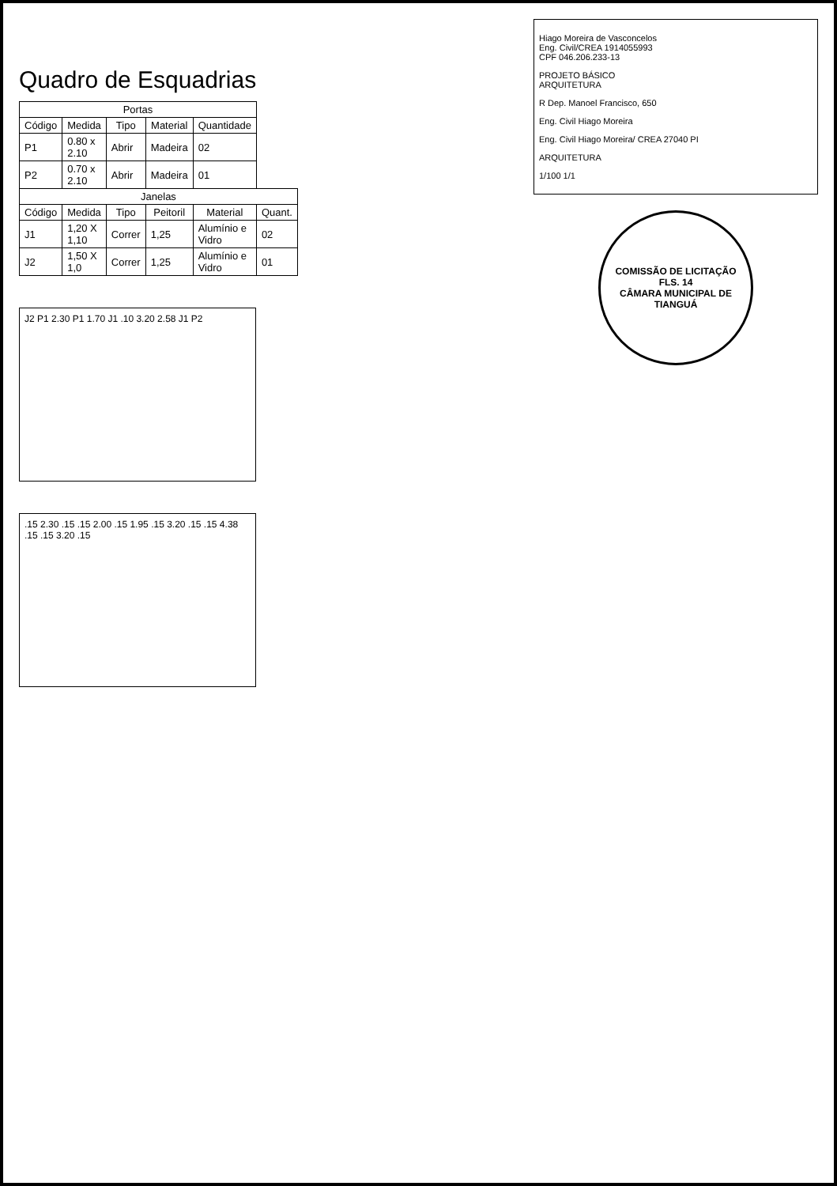Quadro de Esquadrias
| Portas | | | | | |
| --- | --- | --- | --- | --- | --- |
| Código | Medida | Tipo | Material | Quantidade | |
| P1 | 0.80 x 2.10 | Abrir | Madeira | 02 | |
| P2 | 0.70 x 2.10 | Abrir | Madeira | 01 | |
| Janelas | | | | | |
| Código | Medida | Tipo | Peitoril | Material | Quant. |
| J1 | 1,20 X 1,10 | Correr | 1,25 | Alumínio e Vidro | 02 |
| J2 | 1,50 X 1,0 | Correr | 1,25 | Alumínio e Vidro | 01 |
J2 P1 2.30 P1 1.70 J1 .10 3.20 2.58 J1 P2
.15 2.30 .15 .15 2.00 .15 1.95 .15 3.20 .15 .15 4.38 .15 .15 3.20 .15
Hiago Moreira de Vasconcelos
Eng. Civil/CREA 1914055993
CPF 046.206.233-13
PROJETO BÁSICO
ARQUITETURA
R Dep. Manoel Francisco, 650
Eng. Civil Hiago Moreira
Eng. Civil Hiago Moreira/ CREA 27040 PI
ARQUITETURA
1/100 1/1
COMISSÃO DE LICITAÇÃO
FLS. 14
CÂMARA MUNICIPAL DE TIANGUÁ